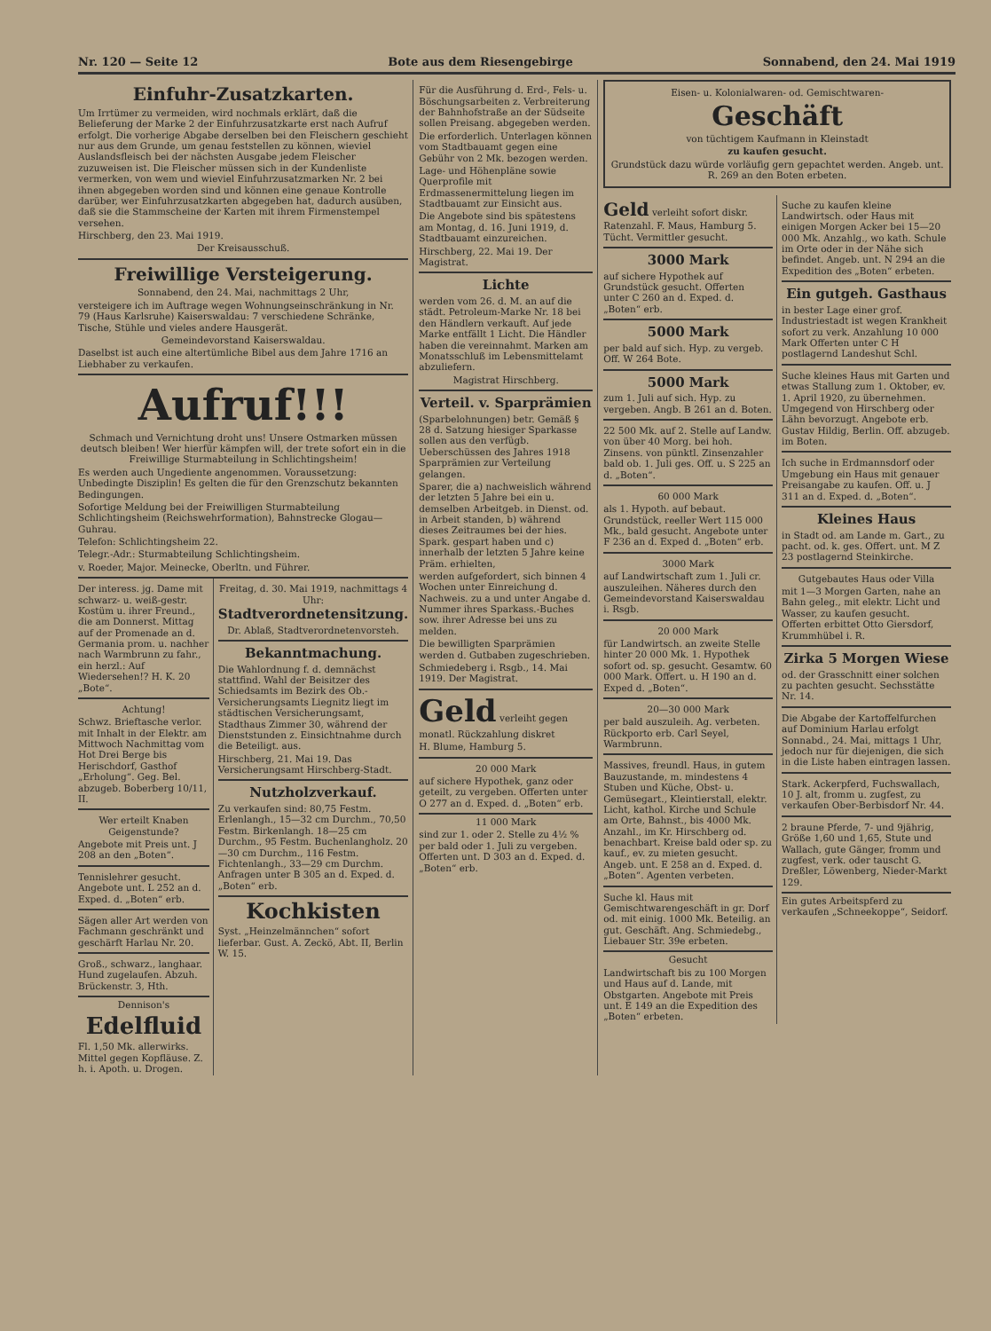Nr. 120 — Seite 12 Bote aus dem Riesengebirge Sonnabend, den 24. Mai 1919
Einfuhr-Zusatzkarten.
Um Irrtümer zu vermeiden, wird nochmals erklärt, daß die Belieferung der Marke 2 der Einfuhrzusatzkarte erst nach Aufruf erfolgt. Die vorherige Abgabe derselben bei den Fleischern geschieht nur aus dem Grunde, um genau feststellen zu können, wieviel Auslandsfleisch bei der nächsten Ausgabe jedem Fleischer zuzuweisen ist. Die Fleischer müssen sich in der Kundenliste vermerken, von wem und wieviel Einfuhrzusatzmarken Nr. 2 bei ihnen abgegeben worden sind und können eine genaue Kontrolle darüber, wer Einfuhrzusatzkarten abgegeben hat, dadurch ausüben, daß sie die Stammscheine der Karten mit ihrem Firmenstempel versehen.
Hirschberg, den 23. Mai 1919.
Der Kreisausschuß.
Freiwillige Versteigerung.
Sonnabend, den 24. Mai, nachmittags 2 Uhr,
versteigere ich im Auftrage wegen Wohnungseinschränkung in Nr. 79 (Haus Karlsruhe) Kaiserswaldau: 7 verschiedene Schränke, Tische, Stühle und vieles andere Hausgerät.
Gemeindevorstand Kaiserswaldau.
Daselbst ist auch eine altertümliche Bibel aus dem Jahre 1716 an Liebhaber zu verkaufen.
Aufruf!!!
Schmach und Vernichtung droht uns! Unsere Ostmarken müssen deutsch bleiben! Wer hierfür kämpfen will, der trete sofort ein in die Freiwillige Sturmabteilung in Schlichtingsheim!
Es werden auch Ungediente angenommen. Voraussetzung: Unbedingte Disziplin! Es gelten die für den Grenzschutz bekannten Bedingungen.
Sofortige Meldung bei der Freiwilligen Sturmabteilung Schlichtingsheim (Reichswehrformation), Bahnstrecke Glogau—Guhrau.
Telefon: Schlichtingsheim 22.
Telegr.-Adr.: Sturmabteilung Schlichtingsheim.
v. Roeder, Major. Meinecke, Oberltn. und Führer.
Der interess. jg. Dame mit schwarz- u. weiß-gestr. Kostüm u. ihrer Freund., die am Donnerst. Mittag auf der Promenade an d. Germania prom. u. nachher nach Warmbrunn zu fahr., ein herzl.: Auf Wiedersehen!? H. K. 20 „Bote“.
Achtung!
Schwz. Brieftasche verlor. mit Inhalt in der Elektr. am Mittwoch Nachmittag vom Hot Drei Berge bis Herischdorf, Gasthof „Erholung“. Geg. Bel. abzugeb. Boberberg 10/11, II.
Wer erteilt Knaben Geigenstunde?
Angebote mit Preis unt. J 208 an den „Boten“.
Tennislehrer gesucht. Angebote unt. L 252 an d. Exped. d. „Boten“ erb.
Sägen aller Art werden von Fachmann geschränkt und geschärft Harlau Nr. 20.
Groß., schwarz., langhaar. Hund zugelaufen. Abzuh. Brückenstr. 3, Hth.
Dennison's
Edelfluid
Fl. 1,50 Mk. allerwirks. Mittel gegen Kopfläuse. Z. h. i. Apoth. u. Drogen.
Freitag, d. 30. Mai 1919, nachmittags 4 Uhr:
Stadtverordnetensitzung.
Dr. Ablaß, Stadtverordnetenvorsteh.
Bekanntmachung.
Die Wahlordnung f. d. demnächst stattfind. Wahl der Beisitzer des Schiedsamts im Bezirk des Ob.-Versicherungsamts Liegnitz liegt im städtischen Versicherungsamt, Stadthaus Zimmer 30, während der Dienststunden z. Einsichtnahme durch die Beteiligt. aus.
Hirschberg, 21. Mai 19. Das Versicherungsamt Hirschberg-Stadt.
Nutzholzverkauf.
Zu verkaufen sind: 80,75 Festm. Erlenlangh., 15—32 cm Durchm., 70,50 Festm. Birkenlangh. 18—25 cm Durchm., 95 Festm. Buchenlangholz. 20—30 cm Durchm., 116 Festm. Fichtenlangh., 33—29 cm Durchm. Anfragen unter B 305 an d. Exped. d. „Boten“ erb.
Kochkisten
Syst. „Heinzelmännchen“ sofort lieferbar. Gust. A. Zeckö, Abt. II, Berlin W. 15.
Für die Ausführung d. Erd-, Fels- u. Böschungsarbeiten z. Verbreiterung der Bahnhofstraße an der Südseite sollen Preisang. abgegeben werden.
Die erforderlich. Unterlagen können vom Stadtbauamt gegen eine Gebühr von 2 Mk. bezogen werden.
Lage- und Höhenpläne sowie Querprofile mit Erdmassenermittelung liegen im Stadtbauamt zur Einsicht aus.
Die Angebote sind bis spätestens am Montag, d. 16. Juni 1919, d. Stadtbauamt einzureichen.
Hirschberg, 22. Mai 19. Der Magistrat.
Lichte
werden vom 26. d. M. an auf die städt. Petroleum-Marke Nr. 18 bei den Händlern verkauft. Auf jede Marke entfällt 1 Licht. Die Händler haben die vereinnahmt. Marken am Monatsschluß im Lebensmittelamt abzuliefern.
Magistrat Hirschberg.
Verteil. v. Sparprämien
(Sparbelohnungen) betr. Gemäß § 28 d. Satzung hiesiger Sparkasse sollen aus den verfügb. Ueberschüssen des Jahres 1918 Sparprämien zur Verteilung gelangen.
Sparer, die a) nachweislich während der letzten 5 Jahre bei ein u. demselben Arbeitgeb. in Dienst. od. in Arbeit standen, b) während dieses Zeitraumes bei der hies. Spark. gespart haben und c) innerhalb der letzten 5 Jahre keine Präm. erhielten,
werden aufgefordert, sich binnen 4 Wochen unter Einreichung d. Nachweis. zu a und unter Angabe d. Nummer ihres Sparkass.-Buches sow. ihrer Adresse bei uns zu melden.
Die bewilligten Sparprämien werden d. Gutbaben zugeschrieben.
Schmiedeberg i. Rsgb., 14. Mai 1919. Der Magistrat.
Geld
verleiht gegen monatl. Rückzahlung diskret
H. Blume, Hamburg 5.
20 000 Mark
auf sichere Hypothek, ganz oder geteilt, zu vergeben. Offerten unter O 277 an d. Exped. d. „Boten“ erb.
11 000 Mark
sind zur 1. oder 2. Stelle zu 4½ % per bald oder 1. Juli zu vergeben. Offerten unt. D 303 an d. Exped. d. „Boten“ erb.
Eisen- u. Kolonialwaren- od. Gemischtwaren-
Geschäft
von tüchtigem Kaufmann in Kleinstadt
zu kaufen gesucht.
Grundstück dazu würde vorläufig gern gepachtet werden. Angeb. unt. R. 269 an den Boten erbeten.
Geld verleiht sofort diskr. Ratenzahl. F. Maus, Hamburg 5. Tücht. Vermittler gesucht.
3000 Mark
auf sichere Hypothek auf Grundstück gesucht. Offerten unter C 260 an d. Exped. d. „Boten“ erb.
5000 Mark
per bald auf sich. Hyp. zu vergeb. Off. W 264 Bote.
5000 Mark
zum 1. Juli auf sich. Hyp. zu vergeben. Angb. B 261 an d. Boten.
22 500 Mk. auf 2. Stelle auf Landw. von über 40 Morg. bei hoh. Zinsens. von pünktl. Zinsenzahler bald ob. 1. Juli ges. Off. u. S 225 an d. „Boten“.
60 000 Mark
als 1. Hypoth. auf bebaut. Grundstück, reeller Wert 115 000 Mk., bald gesucht. Angebote unter F 236 an d. Exped d. „Boten“ erb.
3000 Mark
auf Landwirtschaft zum 1. Juli cr. auszuleihen. Näheres durch den Gemeindevorstand Kaiserswaldau i. Rsgb.
20 000 Mark
für Landwirtsch. an zweite Stelle hinter 20 000 Mk. 1. Hypothek sofort od. sp. gesucht. Gesamtw. 60 000 Mark. Offert. u. H 190 an d. Exped d. „Boten“.
20—30 000 Mark
per bald auszuleih. Ag. verbeten. Rückporto erb. Carl Seyel, Warmbrunn.
Massives, freundl. Haus, in gutem Bauzustande, m. mindestens 4 Stuben und Küche, Obst- u. Gemüsegart., Kleintierstall, elektr. Licht, kathol. Kirche und Schule am Orte, Bahnst., bis 4000 Mk. Anzahl., im Kr. Hirschberg od. benachbart. Kreise bald oder sp. zu kauf., ev. zu mieten gesucht. Angeb. unt. E 258 an d. Exped. d. „Boten“. Agenten verbeten.
Suche kl. Haus mit Gemischtwarengeschäft in gr. Dorf od. mit einig. 1000 Mk. Beteilig. an gut. Geschäft. Ang. Schmiedebg., Liebauer Str. 39e erbeten.
Gesucht
Landwirtschaft bis zu 100 Morgen und Haus auf d. Lande, mit Obstgarten. Angebote mit Preis unt. E 149 an die Expedition des „Boten“ erbeten.
Suche zu kaufen kleine Landwirtsch. oder Haus mit einigen Morgen Acker bei 15—20 000 Mk. Anzahlg., wo kath. Schule im Orte oder in der Nähe sich befindet. Angeb. unt. N 294 an die Expedition des „Boten“ erbeten.
Ein gutgeh. Gasthaus
in bester Lage einer grof. Industriestadt ist wegen Krankheit sofort zu verk. Anzahlung 10 000 Mark Offerten unter C H postlagernd Landeshut Schl.
Suche kleines Haus mit Garten und etwas Stallung zum 1. Oktober, ev. 1. April 1920, zu übernehmen. Umgegend von Hirschberg oder Lähn bevorzugt. Angebote erb. Gustav Hildig, Berlin. Off. abzugeb. im Boten.
Ich suche in Erdmannsdorf oder Umgebung ein Haus mit genauer Preisangabe zu kaufen. Off. u. J 311 an d. Exped. d. „Boten“.
Kleines Haus
in Stadt od. am Lande m. Gart., zu pacht. od. k. ges. Offert. unt. M Z 23 postlagernd Steinkirche.
Gutgebautes Haus oder Villa
mit 1—3 Morgen Garten, nahe an Bahn geleg., mit elektr. Licht und Wasser, zu kaufen gesucht. Offerten erbittet Otto Giersdorf, Krummhübel i. R.
Zirka 5 Morgen Wiese
od. der Grasschnitt einer solchen zu pachten gesucht. Sechsstätte Nr. 14.
Die Abgabe der Kartoffelfurchen auf Dominium Harlau erfolgt Sonnabd., 24. Mai, mittags 1 Uhr, jedoch nur für diejenigen, die sich in die Liste haben eintragen lassen.
Stark. Ackerpferd, Fuchswallach, 10 J. alt, fromm u. zugfest, zu verkaufen Ober-Berbisdorf Nr. 44.
2 braune Pferde, 7- und 9jährig, Größe 1,60 und 1,65, Stute und Wallach, gute Gänger, fromm und zugfest, verk. oder tauscht G. Dreßler, Löwenberg, Nieder-Markt 129.
Ein gutes Arbeitspferd zu verkaufen „Schneekoppe“, Seidorf.